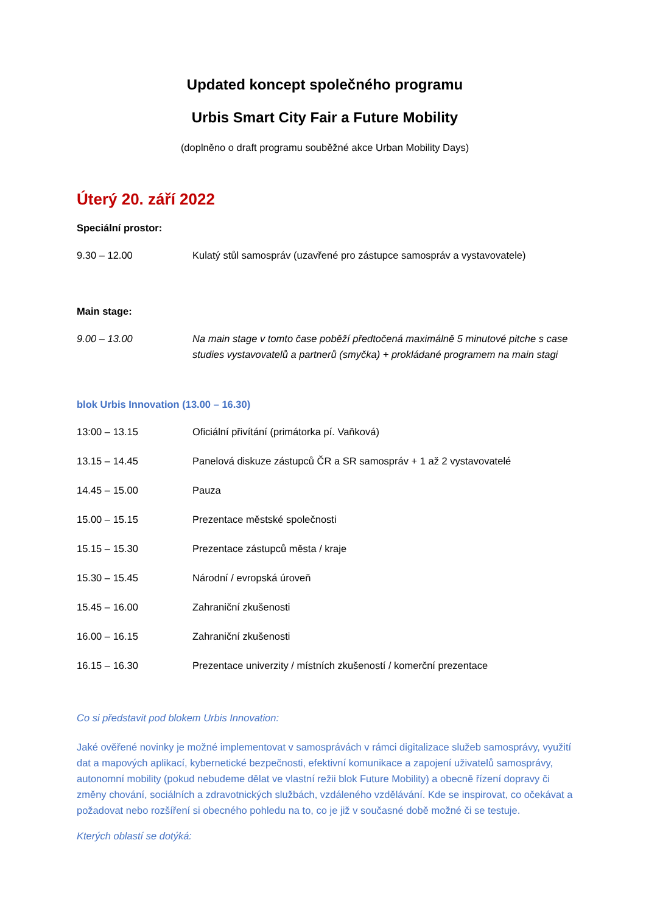Updated koncept společného programu
Urbis Smart City Fair a Future Mobility
(doplněno o draft programu souběžné akce Urban Mobility Days)
Úterý 20. září 2022
Speciální prostor:
9.30 – 12.00 Kulatý stůl samospráv (uzavřené pro zástupce samospráv a vystavovatele)
Main stage:
9.00 – 13.00 Na main stage v tomto čase poběží předtočená maximálně 5 minutové pitche s case studies vystavovatelů a partnerů (smyčka) + prokládané programem na main stagi
blok Urbis Innovation (13.00 – 16.30)
13:00 – 13.15 Oficiální přivítání (primátorka pí. Vaňková)
13.15 – 14.45 Panelová diskuze zástupců ČR a SR samospráv + 1 až 2 vystavovatelé
14.45 – 15.00 Pauza
15.00 – 15.15 Prezentace městské společnosti
15.15 – 15.30 Prezentace zástupců města / kraje
15.30 – 15.45 Národní / evropská úroveň
15.45 – 16.00 Zahraniční zkušenosti
16.00 – 16.15 Zahraniční zkušenosti
16.15 – 16.30 Prezentace univerzity / místních zkušeností / komerční prezentace
Co si představit pod blokem Urbis Innovation:
Jaké ověřené novinky je možné implementovat v samosprávách v rámci digitalizace služeb samosprávy, využití dat a mapových aplikací, kybernetické bezpečnosti, efektivní komunikace a zapojení uživatelů samosprávy, autonomní mobility (pokud nebudeme dělat ve vlastní režii blok Future Mobility) a obecně řízení dopravy či změny chování, sociálních a zdravotnických službách, vzdáleného vzdělávání. Kde se inspirovat, co očekávat a požadovat nebo rozšíření si obecného pohledu na to, co je již v současné době možné či se testuje.
Kterých oblastí se dotýká: